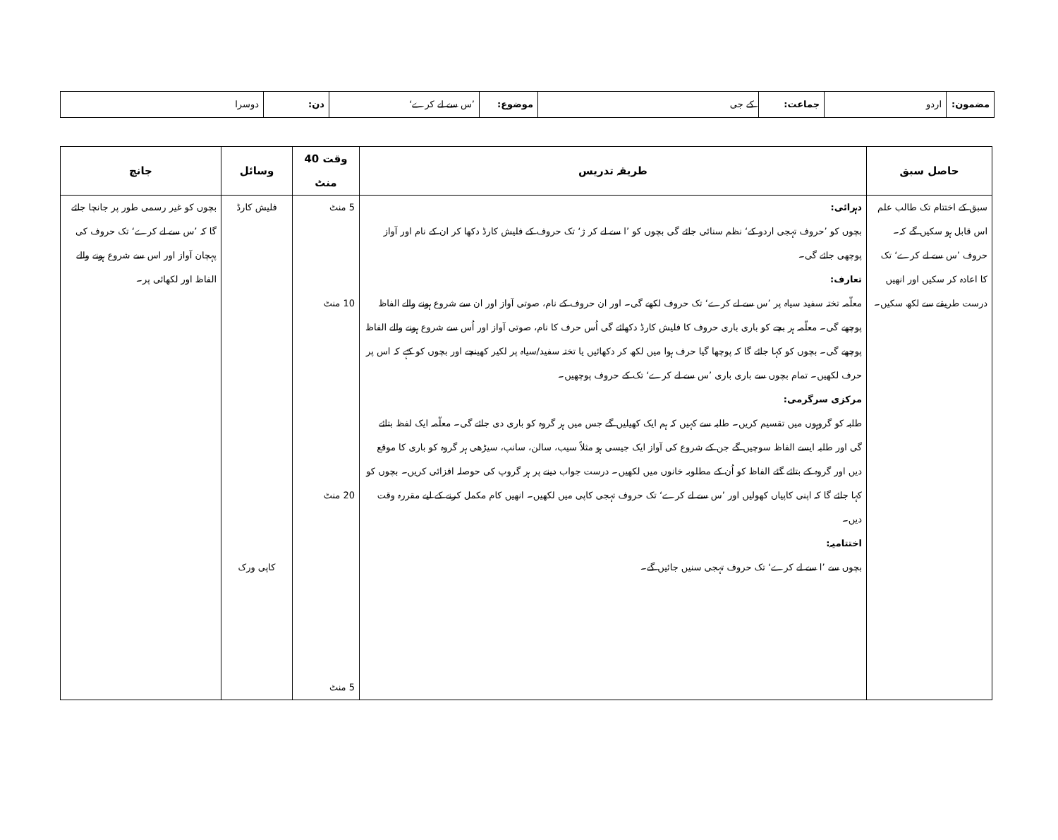| مضمون: | اردو | جماعت: | کے جی | موضوع: | ’س سے لے کرے‘ | دن: | دوسرا |
| حاصل سبق | طریقہ تدریس | وقت 40 منٹ | وسائل | جانچ |
| --- | --- | --- | --- | --- |
| سبق کے اختتام تک طالب علم اس قابل ہو سکیں گے کہ۔ حروف ’س سے لے کرے‘ تک کا اعادہ کر سکیں اور انھیں درست طریقے سے لکھ سکیں۔ | دہرائی: بچوں کو ’حروف تہجی اردو کے‘ نظم سنائی جائے گی بچوں کو ’ا سے لے کر ژ‘ تک حروف کے فلیش کارڈ دکھا کر ان کے نام اور آواز پوچھی جائے گی۔ تعارف: معلّمہ تختہ سفید سیاہ پر ’س سے لے کرے‘ تک حروف لکھے گی۔ اور ان حروف کے نام، صوتی آواز اور ان سے شروع ہونے والے الفاظ پوچھے گی۔ معلّمہ ہر بچے کو باری باری حروف کا فلیش کارڈ دکھائے گی اُس حرف کا نام، صوتی آواز اور اُس سے شروع ہونے والے الفاظ پوچھے گی۔ بچوں کو کہا جائے گا کہ پوچھا گیا حرف ہوا میں لکھ کر دکھائیں یا تختہ سفید/سیاہ پر لکیر کھینچے اور بچوں کو کہے کہ اس پر حرف لکھیں۔ تمام بچوں سے باری باری ’س سے لے کرے‘ تک کے حروف پوچھیں۔ مرکزی سرگرمی: طلبہ کو گروہوں میں تقسیم کریں۔ طلبہ سے کہیں کہ ہم ایک کھیلیں گے جس میں ہر گروہ کو باری دی جائے گی۔ معلّمہ ایک لفظ بتائے گی اور طلبہ ایسے الفاظ سوچیں گے جن کے شروع کی آواز ایک جیسی ہو مثلاً سیب، سالن، سانپ، سیڑھی ہر گروہ کو باری کا موقع دیں اور گروہ کے بتائے گئے الفاظ کو اُن کے مطلوبہ خانوں میں لکھیں۔ درست جواب دینے پر ہر گروپ کی حوصلہ افزائی کریں۔ بچوں کو کہا جائے گا کہ اپنی کاپیاں کھولیں اور ’س سے لے کرے‘ تک حروف تہجی کاپی میں لکھیں۔ انھیں کام مکمل کرنے کے لیے مقررہ وقت دیں۔ اختتامیہ: بچوں سے ’ا سے لے کرے‘ تک حروف تہجی سنیں جائیں گے۔ | 5 منٹ 10 منٹ 20 منٹ 5 منٹ | فلیش کارڈ کاپی ورک | بچوں کو غیر رسمی طور پر جانچا جائے گا کہ ’س سے لے کرے‘ تک حروف کی پہچان آواز اور اس سے شروع ہونے والے الفاظ اور لکھائی پر۔ |